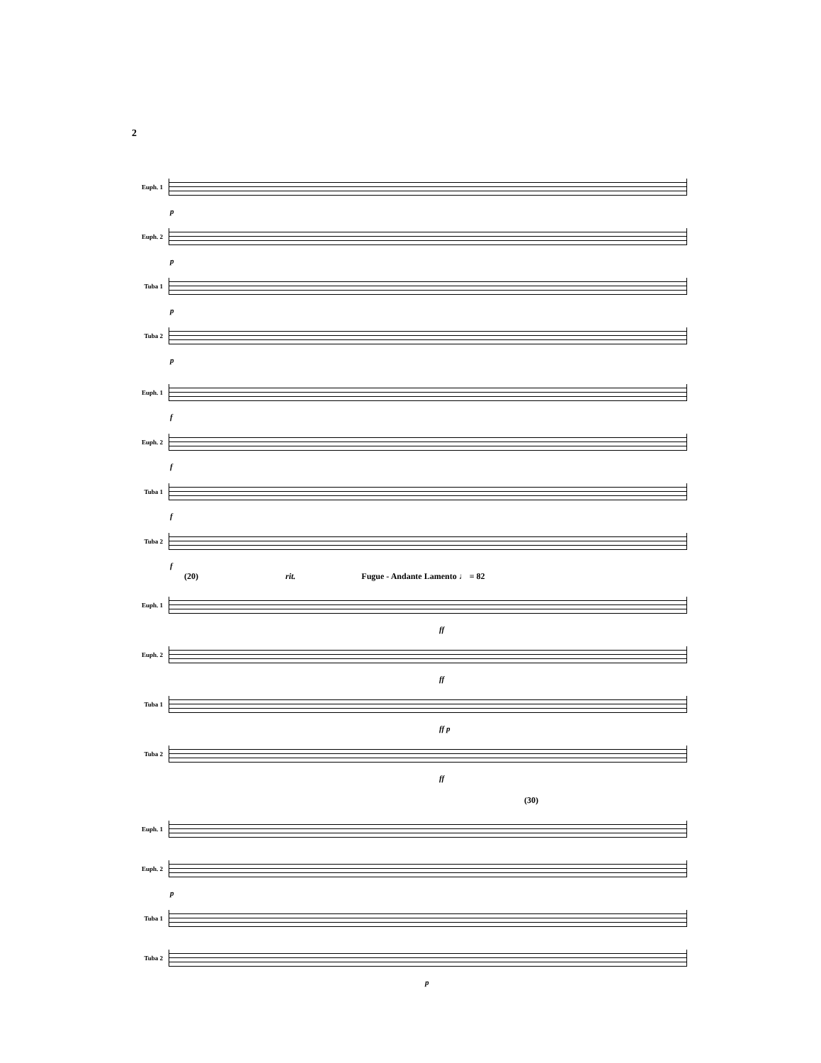2
Euph. 1
p
Euph. 2
p
Tuba 1
p
Tuba 2
p
Euph. 1
f
Euph. 2
f
Tuba 1
f
Tuba 2
f
(20) rit. Fugue - Andante Lamento ♩ = 82
Euph. 1
ff
Euph. 2
ff
Tuba 1
ff p
Tuba 2
ff
(30)
Euph. 1
Euph. 2
p
Tuba 1
Tuba 2
p